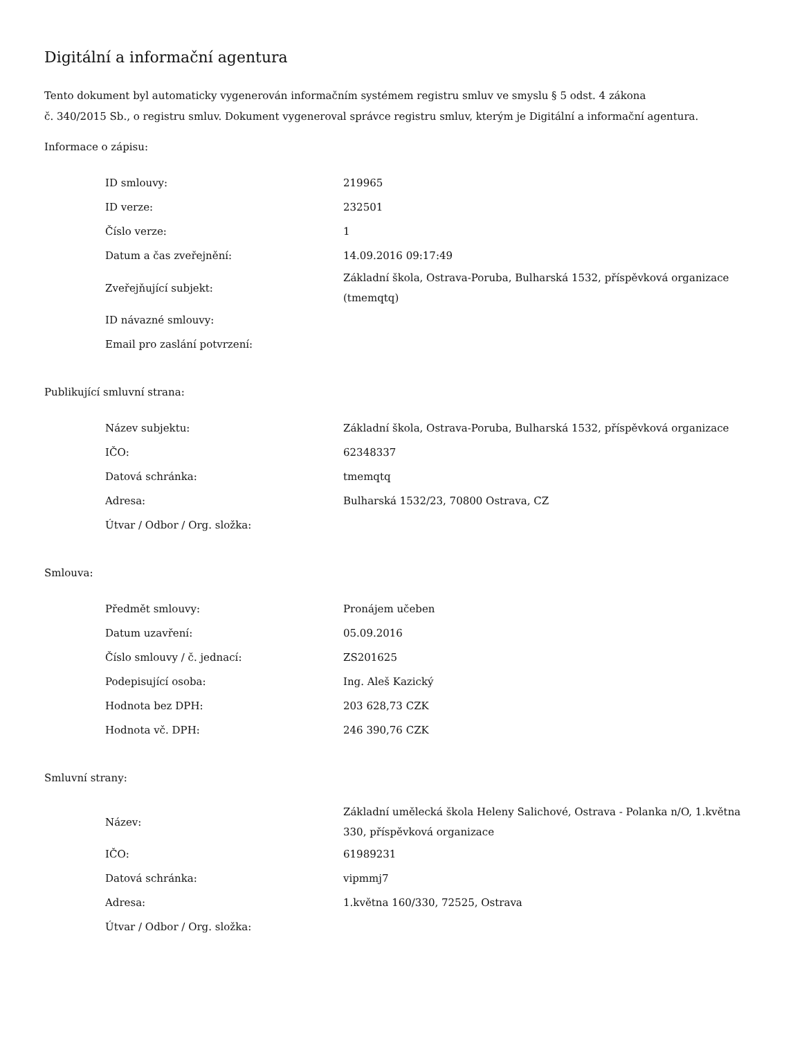Digitální a informační agentura
Tento dokument byl automaticky vygenerován informačním systémem registru smluv ve smyslu § 5 odst. 4 zákona
č. 340/2015 Sb., o registru smluv. Dokument vygeneroval správce registru smluv, kterým je Digitální a informační agentura.
Informace o zápisu:
| ID smlouvy: | 219965 |
| ID verze: | 232501 |
| Číslo verze: | 1 |
| Datum a čas zveřejnění: | 14.09.2016 09:17:49 |
| Zveřejňující subjekt: | Základní škola, Ostrava-Poruba, Bulharská 1532, příspěvková organizace (tmemqtq) |
| ID návazné smlouvy: | |
| Email pro zaslání potvrzení: | |
Publikující smluvní strana:
| Název subjektu: | Základní škola, Ostrava-Poruba, Bulharská 1532, příspěvková organizace |
| IČO: | 62348337 |
| Datová schránka: | tmemqtq |
| Adresa: | Bulharská 1532/23, 70800 Ostrava, CZ |
| Útvar / Odbor / Org. složka: | |
Smlouva:
| Předmět smlouvy: | Pronájem učeben |
| Datum uzavření: | 05.09.2016 |
| Číslo smlouvy / č. jednací: | ZS201625 |
| Podepisující osoba: | Ing. Aleš Kazický |
| Hodnota bez DPH: | 203 628,73 CZK |
| Hodnota vč. DPH: | 246 390,76 CZK |
Smluvní strany:
| Název: | Základní umělecká škola Heleny Salichové, Ostrava - Polanka n/O, 1.května 330, příspěvková organizace |
| IČO: | 61989231 |
| Datová schránka: | vipmmj7 |
| Adresa: | 1.května 160/330, 72525, Ostrava |
| Útvar / Odbor / Org. složka: | |